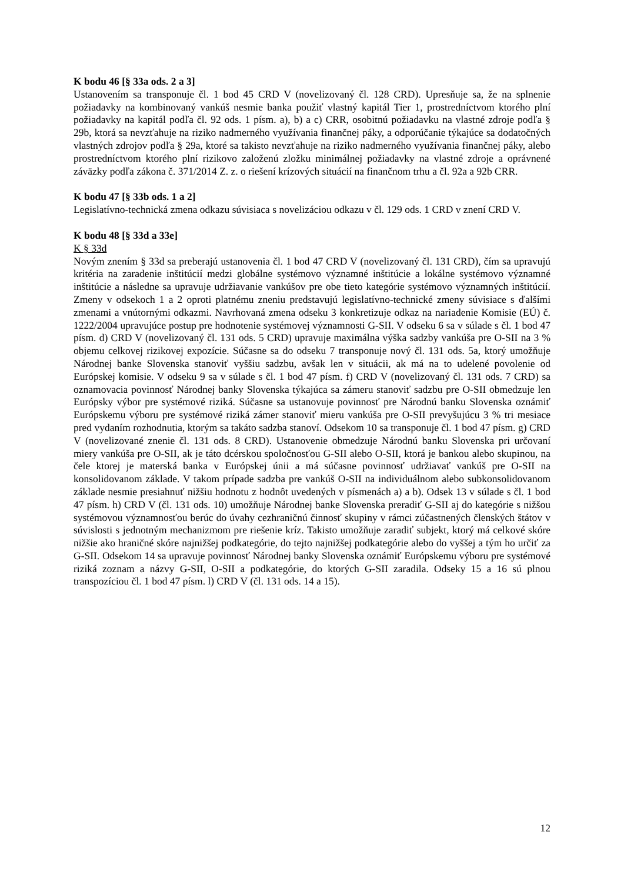K bodu 46 [§ 33a ods. 2 a 3]
Ustanovením sa transponuje čl. 1 bod 45 CRD V (novelizovaný čl. 128 CRD). Upresňuje sa, že na splnenie požiadavky na kombinovaný vankúš nesmie banka použiť vlastný kapitál Tier 1, prostredníctvom ktorého plní požiadavky na kapitál podľa čl. 92 ods. 1 písm. a), b) a c) CRR, osobitnú požiadavku na vlastné zdroje podľa § 29b, ktorá sa nevzťahuje na riziko nadmerného využívania finančnej páky, a odporúčanie týkajúce sa dodatočných vlastných zdrojov podľa § 29a, ktoré sa takisto nevzťahuje na riziko nadmerného využívania finančnej páky, alebo prostredníctvom ktorého plní rizikovo založenú zložku minimálnej požiadavky na vlastné zdroje a oprávnené záväzky podľa zákona č. 371/2014 Z. z. o riešení krízových situácií na finančnom trhu a čl. 92a a 92b CRR.
K bodu 47 [§ 33b ods. 1 a 2]
Legislatívno-technická zmena odkazu súvisiaca s novelizáciou odkazu v čl. 129 ods. 1 CRD v znení CRD V.
K bodu 48 [§ 33d a 33e]
K § 33d
Novým znením § 33d sa preberajú ustanovenia čl. 1 bod 47 CRD V (novelizovaný čl. 131 CRD), čím sa upravujú kritéria na zaradenie inštitúcií medzi globálne systémovo významné inštitúcie a lokálne systémovo významné inštitúcie a následne sa upravuje udržiavanie vankúšov pre obe tieto kategórie systémovo významných inštitúcií. Zmeny v odsekoch 1 a 2 oproti platnému zneniu predstavujú legislatívno-technické zmeny súvisiace s ďalšími zmenami a vnútornými odkazmi. Navrhovaná zmena odseku 3 konkretizuje odkaz na nariadenie Komisie (EÚ) č. 1222/2004 upravujúce postup pre hodnotenie systémovej významnosti G-SII. V odseku 6 sa v súlade s čl. 1 bod 47 písm. d) CRD V (novelizovaný čl. 131 ods. 5 CRD) upravuje maximálna výška sadzby vankúša pre O-SII na 3 % objemu celkovej rizikovej expozície. Súčasne sa do odseku 7 transponuje nový čl. 131 ods. 5a, ktorý umožňuje Národnej banke Slovenska stanoviť vyššiu sadzbu, avšak len v situácii, ak má na to udelené povolenie od Európskej komisie. V odseku 9 sa v súlade s čl. 1 bod 47 písm. f) CRD V (novelizovaný čl. 131 ods. 7 CRD) sa oznamovacia povinnosť Národnej banky Slovenska týkajúca sa zámeru stanoviť sadzbu pre O-SII obmedzuje len Európsky výbor pre systémové riziká. Súčasne sa ustanovuje povinnosť pre Národnú banku Slovenska oznámiť Európskemu výboru pre systémové riziká zámer stanoviť mieru vankúša pre O-SII prevyšujúcu 3 % tri mesiace pred vydaním rozhodnutia, ktorým sa takáto sadzba stanoví. Odsekom 10 sa transponuje čl. 1 bod 47 písm. g) CRD V (novelizované znenie čl. 131 ods. 8 CRD). Ustanovenie obmedzuje Národnú banku Slovenska pri určovaní miery vankúša pre O-SII, ak je táto dcérskou spoločnosťou G-SII alebo O-SII, ktorá je bankou alebo skupinou, na čele ktorej je materská banka v Európskej únii a má súčasne povinnosť udržiavať vankúš pre O-SII na konsolidovanom základe. V takom prípade sadzba pre vankúš O-SII na individuálnom alebo subkonsolidovanom základe nesmie presiahnuť nižšiu hodnotu z hodnôt uvedených v písmenách a) a b). Odsek 13 v súlade s čl. 1 bod 47 písm. h) CRD V (čl. 131 ods. 10) umožňuje Národnej banke Slovenska preradiť G-SII aj do kategórie s nižšou systémovou významnosťou berúc do úvahy cezhraničnú činnosť skupiny v rámci zúčastnených členských štátov v súvislosti s jednotným mechanizmom pre riešenie kríz. Takisto umožňuje zaradiť subjekt, ktorý má celkové skóre nižšie ako hraničné skóre najnižšej podkategórie, do tejto najnižšej podkategórie alebo do vyššej a tým ho určiť za G-SII. Odsekom 14 sa upravuje povinnosť Národnej banky Slovenska oznámiť Európskemu výboru pre systémové riziká zoznam a názvy G-SII, O-SII a podkategórie, do ktorých G-SII zaradila. Odseky 15 a 16 sú plnou transpozíciou čl. 1 bod 47 písm. l) CRD V (čl. 131 ods. 14 a 15).
12